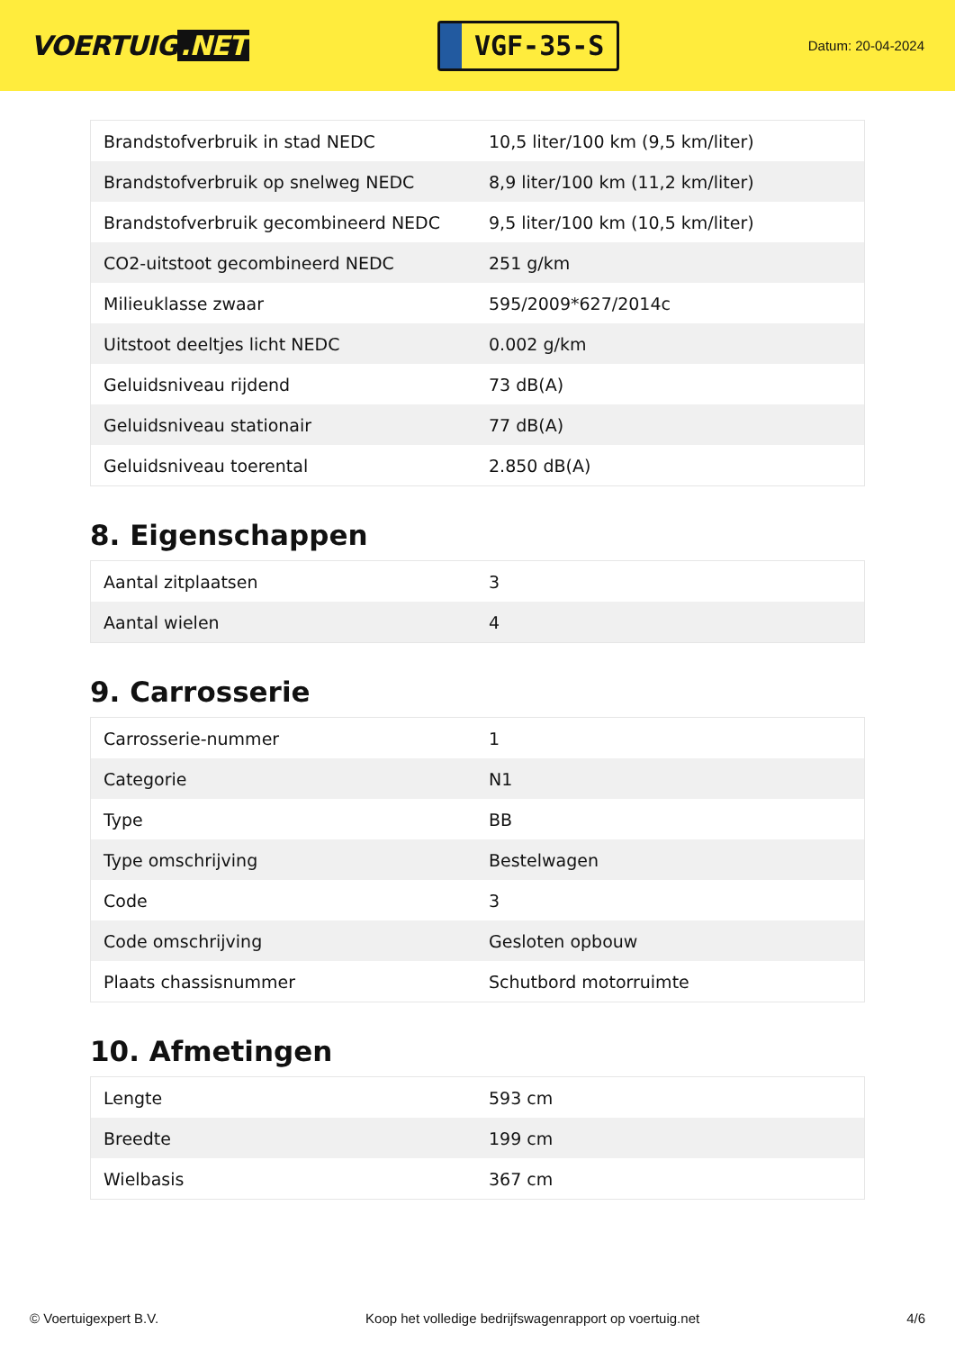VOERTUIG.NET
VGF-35-S
Datum: 20-04-2024
| Brandstofverbruik in stad NEDC | 10,5 liter/100 km (9,5 km/liter) |
| Brandstofverbruik op snelweg NEDC | 8,9 liter/100 km (11,2 km/liter) |
| Brandstofverbruik gecombineerd NEDC | 9,5 liter/100 km (10,5 km/liter) |
| CO2-uitstoot gecombineerd NEDC | 251 g/km |
| Milieuklasse zwaar | 595/2009*627/2014c |
| Uitstoot deeltjes licht NEDC | 0.002 g/km |
| Geluidsniveau rijdend | 73 dB(A) |
| Geluidsniveau stationair | 77 dB(A) |
| Geluidsniveau toerental | 2.850 dB(A) |
8. Eigenschappen
| Aantal zitplaatsen | 3 |
| Aantal wielen | 4 |
9. Carrosserie
| Carrosserie-nummer | 1 |
| Categorie | N1 |
| Type | BB |
| Type omschrijving | Bestelwagen |
| Code | 3 |
| Code omschrijving | Gesloten opbouw |
| Plaats chassisnummer | Schutbord motorruimte |
10. Afmetingen
| Lengte | 593 cm |
| Breedte | 199 cm |
| Wielbasis | 367 cm |
© Voertuigexpert B.V. Koop het volledige bedrijfswagenrapport op voertuig.net 4/6